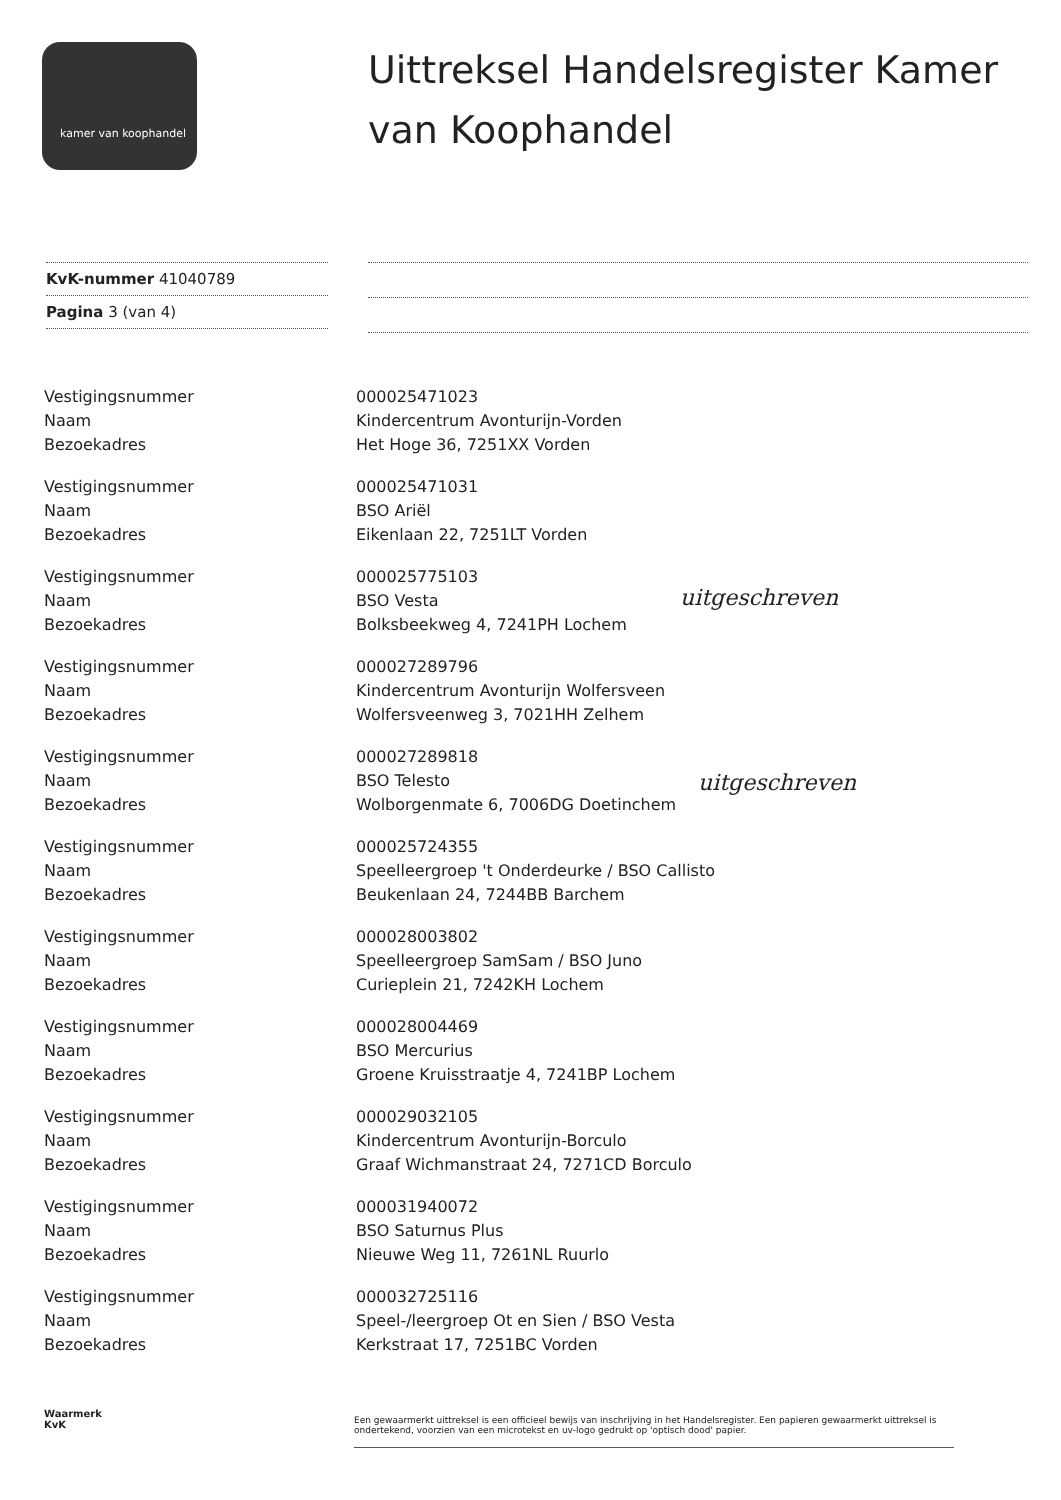kamer van koophandel
Uittreksel Handelsregister Kamer van Koophandel
KvK-nummer 41040789
Pagina 3 (van 4)
Vestigingsnummer
Naam
Bezoekadres
000025471023
Kindercentrum Avonturijn-Vorden
Het Hoge 36, 7251XX Vorden
Vestigingsnummer
Naam
Bezoekadres
000025471031
BSO Ariël
Eikenlaan 22, 7251LT Vorden
Vestigingsnummer
Naam
Bezoekadres
000025775103
BSO Vesta
Bolksbeekweg 4, 7241PH Lochem
Vestigingsnummer
Naam
Bezoekadres
000027289796
Kindercentrum Avonturijn Wolfersveen
Wolfersveenweg 3, 7021HH Zelhem
Vestigingsnummer
Naam
Bezoekadres
000027289818
BSO Telesto
Wolborgenmate 6, 7006DG Doetinchem
Vestigingsnummer
Naam
Bezoekadres
000025724355
Speelleergroep 't Onderdeurke / BSO Callisto
Beukenlaan 24, 7244BB Barchem
Vestigingsnummer
Naam
Bezoekadres
000028003802
Speelleergroep SamSam / BSO Juno
Curieplein 21, 7242KH Lochem
Vestigingsnummer
Naam
Bezoekadres
000028004469
BSO Mercurius
Groene Kruisstraatje 4, 7241BP Lochem
Vestigingsnummer
Naam
Bezoekadres
000029032105
Kindercentrum Avonturijn-Borculo
Graaf Wichmanstraat 24, 7271CD Borculo
Vestigingsnummer
Naam
Bezoekadres
000031940072
BSO Saturnus Plus
Nieuwe Weg 11, 7261NL Ruurlo
Vestigingsnummer
Naam
Bezoekadres
000032725116
Speel-/leergroep Ot en Sien / BSO Vesta
Kerkstraat 17, 7251BC Vorden
uitgeschreven
uitgeschreven
Waarmerk
KvK
Een gewaarmerkt uittreksel is een officieel bewijs van inschrijving in het Handelsregister. Een papieren gewaarmerkt uittreksel is ondertekend, voorzien van een microtekst en uv-logo gedrukt op 'optisch dood' papier.